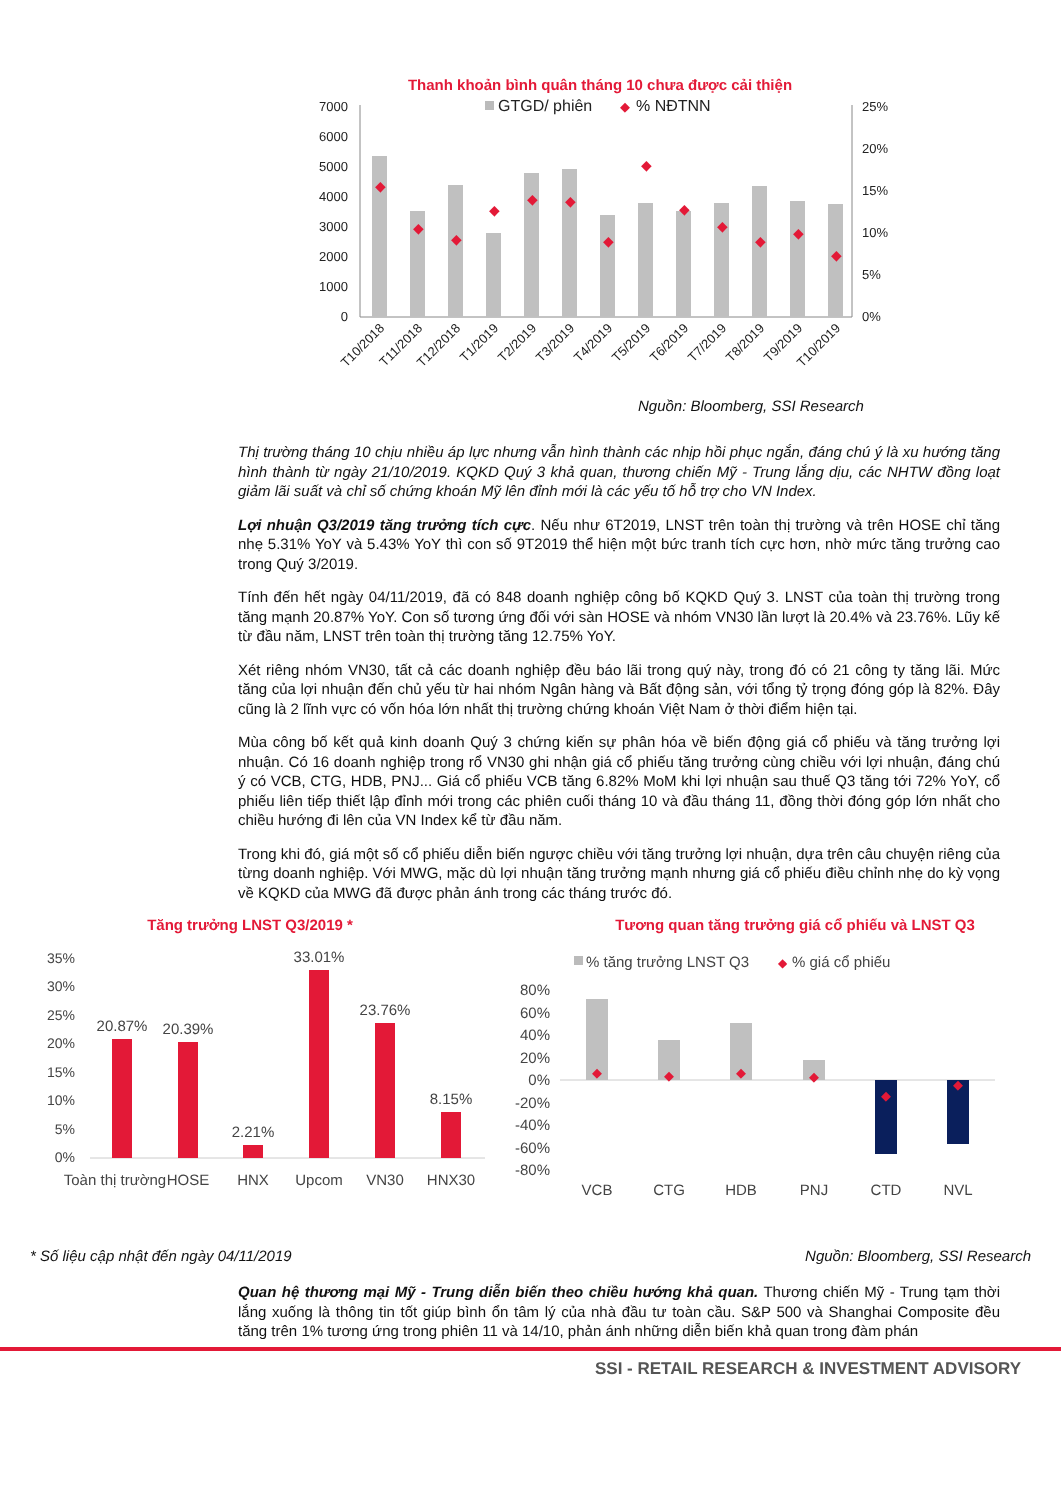Thanh khoản bình quân tháng 10 chưa được cải thiện
7000
6000
5000
4000
3000
2000
1000
0
25%
20%
15%
10%
5%
0%
GTGD/ phiên
◆
% NĐTNN
◆
◆
◆
◆
◆
◆
◆
◆
◆
◆
◆
◆
◆
T10/2018
T11/2018
T12/2018
T1/2019
T2/2019
T3/2019
T4/2019
T5/2019
T6/2019
T7/2019
T8/2019
T9/2019
T10/2019
Nguồn: Bloomberg, SSI Research
Thị trường tháng 10 chịu nhiều áp lực nhưng vẫn hình thành các nhịp hồi phục ngắn, đáng chú ý là xu hướng tăng hình thành từ ngày 21/10/2019. KQKD Quý 3 khả quan, thương chiến Mỹ - Trung lắng dịu, các NHTW đồng loạt giảm lãi suất và chỉ số chứng khoán Mỹ lên đỉnh mới là các yếu tố hỗ trợ cho VN Index.
Lợi nhuận Q3/2019 tăng trưởng tích cực. Nếu như 6T2019, LNST trên toàn thị trường và trên HOSE chỉ tăng nhẹ 5.31% YoY và 5.43% YoY thì con số 9T2019 thể hiện một bức tranh tích cực hơn, nhờ mức tăng trưởng cao trong Quý 3/2019.
Tính đến hết ngày 04/11/2019, đã có 848 doanh nghiệp công bố KQKD Quý 3. LNST của toàn thị trường trong tăng mạnh 20.87% YoY. Con số tương ứng đối với sàn HOSE và nhóm VN30 lần lượt là 20.4% và 23.76%. Lũy kế từ đầu năm, LNST trên toàn thị trường tăng 12.75% YoY.
Xét riêng nhóm VN30, tất cả các doanh nghiệp đều báo lãi trong quý này, trong đó có 21 công ty tăng lãi. Mức tăng của lợi nhuận đến chủ yếu từ hai nhóm Ngân hàng và Bất động sản, với tổng tỷ trọng đóng góp là 82%. Đây cũng là 2 lĩnh vực có vốn hóa lớn nhất thị trường chứng khoán Việt Nam ở thời điểm hiện tại.
Mùa công bố kết quả kinh doanh Quý 3 chứng kiến sự phân hóa về biến động giá cổ phiếu và tăng trưởng lợi nhuận. Có 16 doanh nghiệp trong rổ VN30 ghi nhận giá cổ phiếu tăng trưởng cùng chiều với lợi nhuận, đáng chú ý có VCB, CTG, HDB, PNJ... Giá cổ phiếu VCB tăng 6.82% MoM khi lợi nhuận sau thuế Q3 tăng tới 72% YoY, cổ phiếu liên tiếp thiết lập đỉnh mới trong các phiên cuối tháng 10 và đầu tháng 11, đồng thời đóng góp lớn nhất cho chiều hướng đi lên của VN Index kể từ đầu năm.
Trong khi đó, giá một số cổ phiếu diễn biến ngược chiều với tăng trưởng lợi nhuận, dựa trên câu chuyện riêng của từng doanh nghiệp. Với MWG, mặc dù lợi nhuận tăng trưởng mạnh nhưng giá cổ phiếu điều chỉnh nhẹ do kỳ vọng về KQKD của MWG đã được phản ánh trong các tháng trước đó.
Tăng trưởng LNST Q3/2019 *
35%
30%
25%
20%
15%
10%
5%
0%
20.87%
20.39%
2.21%
33.01%
23.76%
8.15%
Toàn thị trường
HOSE
HNX
Upcom
VN30
HNX30
Tương quan tăng trưởng giá cổ phiếu và LNST Q3
% tăng trưởng LNST Q3
◆
% giá cổ phiếu
80%
60%
40%
20%
0%
-20%
-40%
-60%
-80%
◆
◆
◆
◆
◆
◆
VCB
CTG
HDB
PNJ
CTD
NVL
* Số liệu cập nhật đến ngày 04/11/2019 Nguồn: Bloomberg, SSI Research
Quan hệ thương mại Mỹ - Trung diễn biến theo chiều hướng khả quan. Thương chiến Mỹ - Trung tạm thời lắng xuống là thông tin tốt giúp bình ổn tâm lý của nhà đầu tư toàn cầu. S&P 500 và Shanghai Composite đều tăng trên 1% tương ứng trong phiên 11 và 14/10, phản ánh những diễn biến khả quan trong đàm phán
SSI - RETAIL RESEARCH & INVESTMENT ADVISORY